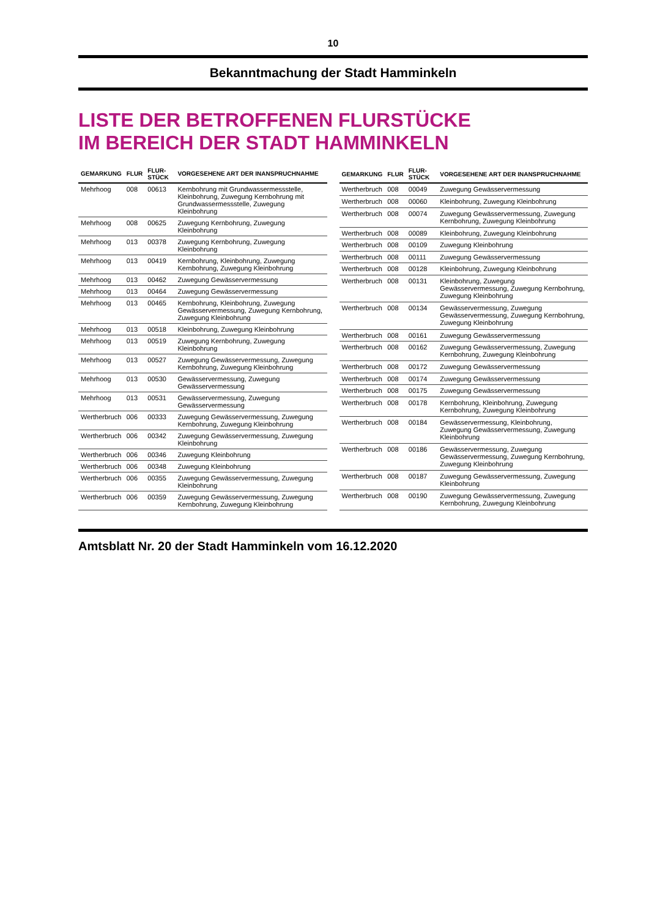10
Bekanntmachung der Stadt Hamminkeln
LISTE DER BETROFFENEN FLURSTÜCKE
IM BEREICH DER STADT HAMMINKELN
| GEMARKUNG | FLUR | FLUR-STÜCK | VORGESEHENE ART DER INANSPRUCHNAHME |
| --- | --- | --- | --- |
| Mehrhoog | 008 | 00613 | Kernbohrung mit Grundwassermessstelle, Kleinbohrung, Zuwegung Kernbohrung mit Grundwassermessstelle, Zuwegung Kleinbohrung |
| Mehrhoog | 008 | 00625 | Zuwegung Kernbohrung, Zuwegung Kleinbohrung |
| Mehrhoog | 013 | 00378 | Zuwegung Kernbohrung, Zuwegung Kleinbohrung |
| Mehrhoog | 013 | 00419 | Kernbohrung, Kleinbohrung, Zuwegung Kernbohrung, Zuwegung Kleinbohrung |
| Mehrhoog | 013 | 00462 | Zuwegung Gewässervermessung |
| Mehrhoog | 013 | 00464 | Zuwegung Gewässervermessung |
| Mehrhoog | 013 | 00465 | Kernbohrung, Kleinbohrung, Zuwegung Gewässervermessung, Zuwegung Kernbohrung, Zuwegung Kleinbohrung |
| Mehrhoog | 013 | 00518 | Kleinbohrung, Zuwegung Kleinbohrung |
| Mehrhoog | 013 | 00519 | Zuwegung Kernbohrung, Zuwegung Kleinbohrung |
| Mehrhoog | 013 | 00527 | Zuwegung Gewässervermessung, Zuwegung Kernbohrung, Zuwegung Kleinbohrung |
| Mehrhoog | 013 | 00530 | Gewässervermessung, Zuwegung Gewässervermessung |
| Mehrhoog | 013 | 00531 | Gewässervermessung, Zuwegung Gewässervermessung |
| Wertherbruch | 006 | 00333 | Zuwegung Gewässervermessung, Zuwegung Kernbohrung, Zuwegung Kleinbohrung |
| Wertherbruch | 006 | 00342 | Zuwegung Gewässervermessung, Zuwegung Kleinbohrung |
| Wertherbruch | 006 | 00346 | Zuwegung Kleinbohrung |
| Wertherbruch | 006 | 00348 | Zuwegung Kleinbohrung |
| Wertherbruch | 006 | 00355 | Zuwegung Gewässervermessung, Zuwegung Kleinbohrung |
| Wertherbruch | 006 | 00359 | Zuwegung Gewässervermessung, Zuwegung Kernbohrung, Zuwegung Kleinbohrung |
| GEMARKUNG | FLUR | FLUR-STÜCK | VORGESEHENE ART DER INANSPRUCHNAHME |
| --- | --- | --- | --- |
| Wertherbruch | 008 | 00049 | Zuwegung Gewässervermessung |
| Wertherbruch | 008 | 00060 | Kleinbohrung, Zuwegung Kleinbohrung |
| Wertherbruch | 008 | 00074 | Zuwegung Gewässervermessung, Zuwegung Kernbohrung, Zuwegung Kleinbohrung |
| Wertherbruch | 008 | 00089 | Kleinbohrung, Zuwegung Kleinbohrung |
| Wertherbruch | 008 | 00109 | Zuwegung Kleinbohrung |
| Wertherbruch | 008 | 00111 | Zuwegung Gewässervermessung |
| Wertherbruch | 008 | 00128 | Kleinbohrung, Zuwegung Kleinbohrung |
| Wertherbruch | 008 | 00131 | Kleinbohrung, Zuwegung Gewässervermessung, Zuwegung Kernbohrung, Zuwegung Kleinbohrung |
| Wertherbruch | 008 | 00134 | Gewässervermessung, Zuwegung Gewässervermessung, Zuwegung Kernbohrung, Zuwegung Kleinbohrung |
| Wertherbruch | 008 | 00161 | Zuwegung Gewässervermessung |
| Wertherbruch | 008 | 00162 | Zuwegung Gewässervermessung, Zuwegung Kernbohrung, Zuwegung Kleinbohrung |
| Wertherbruch | 008 | 00172 | Zuwegung Gewässervermessung |
| Wertherbruch | 008 | 00174 | Zuwegung Gewässervermessung |
| Wertherbruch | 008 | 00175 | Zuwegung Gewässervermessung |
| Wertherbruch | 008 | 00178 | Kernbohrung, Kleinbohrung, Zuwegung Kernbohrung, Zuwegung Kleinbohrung |
| Wertherbruch | 008 | 00184 | Gewässervermessung, Kleinbohrung, Zuwegung Gewässervermessung, Zuwegung Kleinbohrung |
| Wertherbruch | 008 | 00186 | Gewässervermessung, Zuwegung Gewässervermessung, Zuwegung Kernbohrung, Zuwegung Kleinbohrung |
| Wertherbruch | 008 | 00187 | Zuwegung Gewässervermessung, Zuwegung Kleinbohrung |
| Wertherbruch | 008 | 00190 | Zuwegung Gewässervermessung, Zuwegung Kernbohrung, Zuwegung Kleinbohrung |
Amtsblatt Nr. 20 der Stadt Hamminkeln vom 16.12.2020